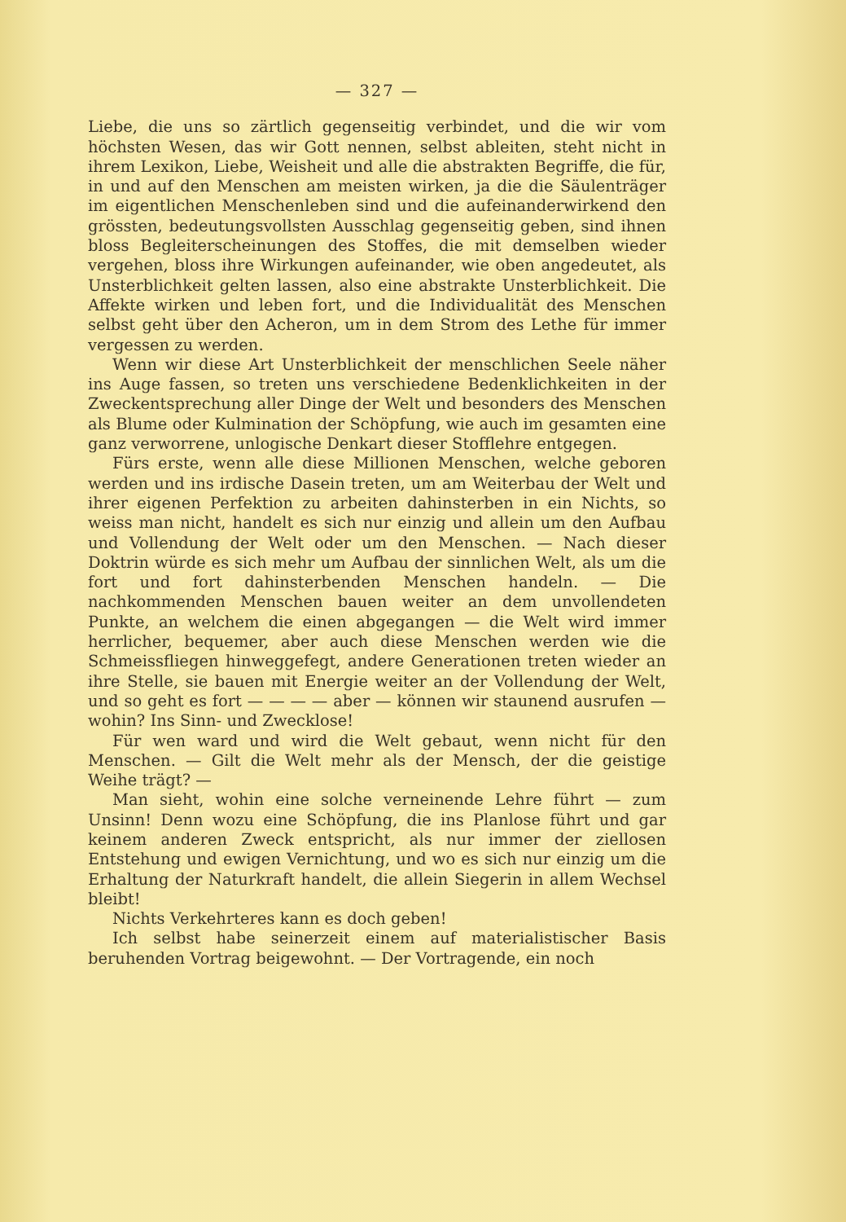— 327 —
Liebe, die uns so zärtlich gegenseitig verbindet, und die wir vom höchsten Wesen, das wir Gott nennen, selbst ableiten, steht nicht in ihrem Lexikon, Liebe, Weisheit und alle die abstrakten Begriffe, die für, in und auf den Menschen am meisten wirken, ja die die Säulenträger im eigentlichen Menschenleben sind und die aufeinanderwirkend den grössten, bedeutungsvollsten Ausschlag gegenseitig geben, sind ihnen bloss Begleiterscheinungen des Stoffes, die mit demselben wieder vergehen, bloss ihre Wirkungen aufeinander, wie oben angedeutet, als Unsterblichkeit gelten lassen, also eine abstrakte Unsterblichkeit. Die Affekte wirken und leben fort, und die Individualität des Menschen selbst geht über den Acheron, um in dem Strom des Lethe für immer vergessen zu werden.
Wenn wir diese Art Unsterblichkeit der menschlichen Seele näher ins Auge fassen, so treten uns verschiedene Bedenklichkeiten in der Zweckentsprechung aller Dinge der Welt und besonders des Menschen als Blume oder Kulmination der Schöpfung, wie auch im gesamten eine ganz verworrene, unlogische Denkart dieser Stofflehre entgegen.
Fürs erste, wenn alle diese Millionen Menschen, welche geboren werden und ins irdische Dasein treten, um am Weiterbau der Welt und ihrer eigenen Perfektion zu arbeiten dahinsterben in ein Nichts, so weiss man nicht, handelt es sich nur einzig und allein um den Aufbau und Vollendung der Welt oder um den Menschen. — Nach dieser Doktrin würde es sich mehr um Aufbau der sinnlichen Welt, als um die fort und fort dahinsterbenden Menschen handeln. — Die nachkommenden Menschen bauen weiter an dem unvollendeten Punkte, an welchem die einen abgegangen — die Welt wird immer herrlicher, bequemer, aber auch diese Menschen werden wie die Schmeissfliegen hinweggefegt, andere Generationen treten wieder an ihre Stelle, sie bauen mit Energie weiter an der Vollendung der Welt, und so geht es fort — — — — aber — können wir staunend ausrufen — wohin? Ins Sinn- und Zwecklose!
Für wen ward und wird die Welt gebaut, wenn nicht für den Menschen. — Gilt die Welt mehr als der Mensch, der die geistige Weihe trägt? —
Man sieht, wohin eine solche verneinende Lehre führt — zum Unsinn! Denn wozu eine Schöpfung, die ins Planlose führt und gar keinem anderen Zweck entspricht, als nur immer der ziellosen Entstehung und ewigen Vernichtung, und wo es sich nur einzig um die Erhaltung der Naturkraft handelt, die allein Siegerin in allem Wechsel bleibt!
Nichts Verkehrteres kann es doch geben!
Ich selbst habe seinerzeit einem auf materialistischer Basis beruhenden Vortrag beigewohnt. — Der Vortragende, ein noch